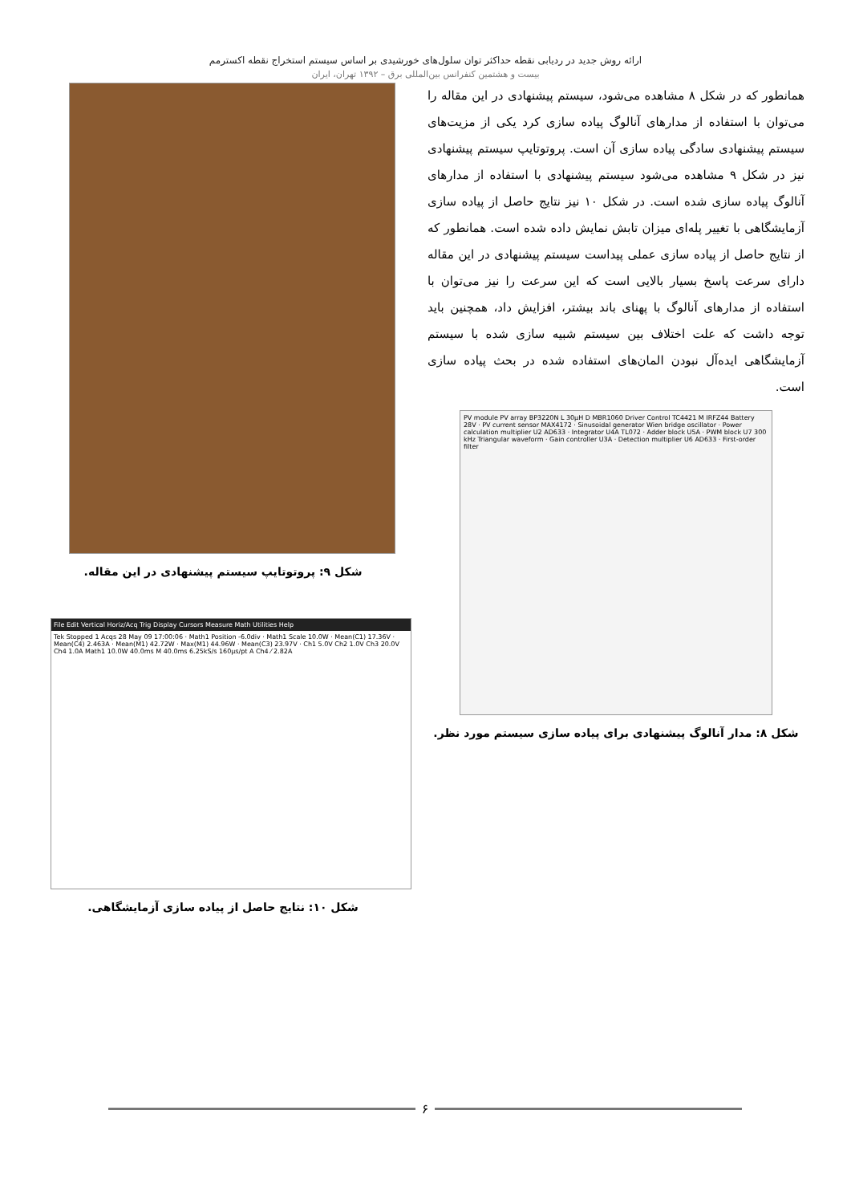ارائه روش جدید در ردیابی نقطه حداکثر توان سلول‌های خورشیدی بر اساس سیستم استخراج نقطه اکسترمم
بیست و هشتمین کنفرانس بین‌المللی برق – ۱۳۹۲ تهران، ایران
همانطور که در شکل ۸ مشاهده می‌شود، سیستم پیشنهادی در این مقاله را می‌توان با استفاده از مدارهای آنالوگ پیاده سازی کرد یکی از مزیت‌های سیستم پیشنهادی سادگی پیاده سازی آن است. پروتوتایپ سیستم پیشنهادی نیز در شکل ۹ مشاهده می‌شود سیستم پیشنهادی با استفاده از مدارهای آنالوگ پیاده سازی شده است. در شکل ۱۰ نیز نتایج حاصل از پیاده سازی آزمایشگاهی با تغییر پله‌ای میزان تابش نمایش داده شده است. همانطور که از نتایج حاصل از پیاده سازی عملی پیداست سیستم پیشنهادی در این مقاله دارای سرعت پاسخ بسیار بالایی است که این سرعت را نیز می‌توان با استفاده از مدارهای آنالوگ با پهنای باند بیشتر، افزایش داد، همچنین باید توجه داشت که علت اختلاف بین سیستم شبیه سازی شده با سیستم آزمایشگاهی ایده‌آل نبودن المان‌های استفاده شده در بحث پیاده سازی است.
PV module PV array BP3220N L 30μH D MBR1060 Driver Control TC4421 M IRFZ44 Battery 28V · PV current sensor MAX4172 · Sinusoidal generator Wien bridge oscillator · Power calculation multiplier U2 AD633 · Integrator U4A TL072 · Adder block U5A · PWM block U7 300 kHz Triangular waveform · Gain controller U3A · Detection multiplier U6 AD633 · First-order filter
شکل ۸: مدار آنالوگ پیشنهادی برای پیاده سازی سیستم مورد نظر.
شکل ۹: پروتوتایپ سیستم پیشنهادی در این مقاله.
File Edit Vertical Horiz/Acq Trig Display Cursors Measure Math Utilities Help
Tek Stopped 1 Acqs 28 May 09 17:00:06 · Math1 Position -6.0div · Math1 Scale 10.0W · Mean(C1) 17.36V · Mean(C4) 2.463A · Mean(M1) 42.72W · Max(M1) 44.96W · Mean(C3) 23.97V · Ch1 5.0V Ch2 1.0V Ch3 20.0V Ch4 1.0A Math1 10.0W 40.0ms M 40.0ms 6.25kS/s 160μs/pt A Ch4 ⁄ 2.82A
شکل ۱۰: نتایج حاصل از پیاده سازی آزمایشگاهی.
۶